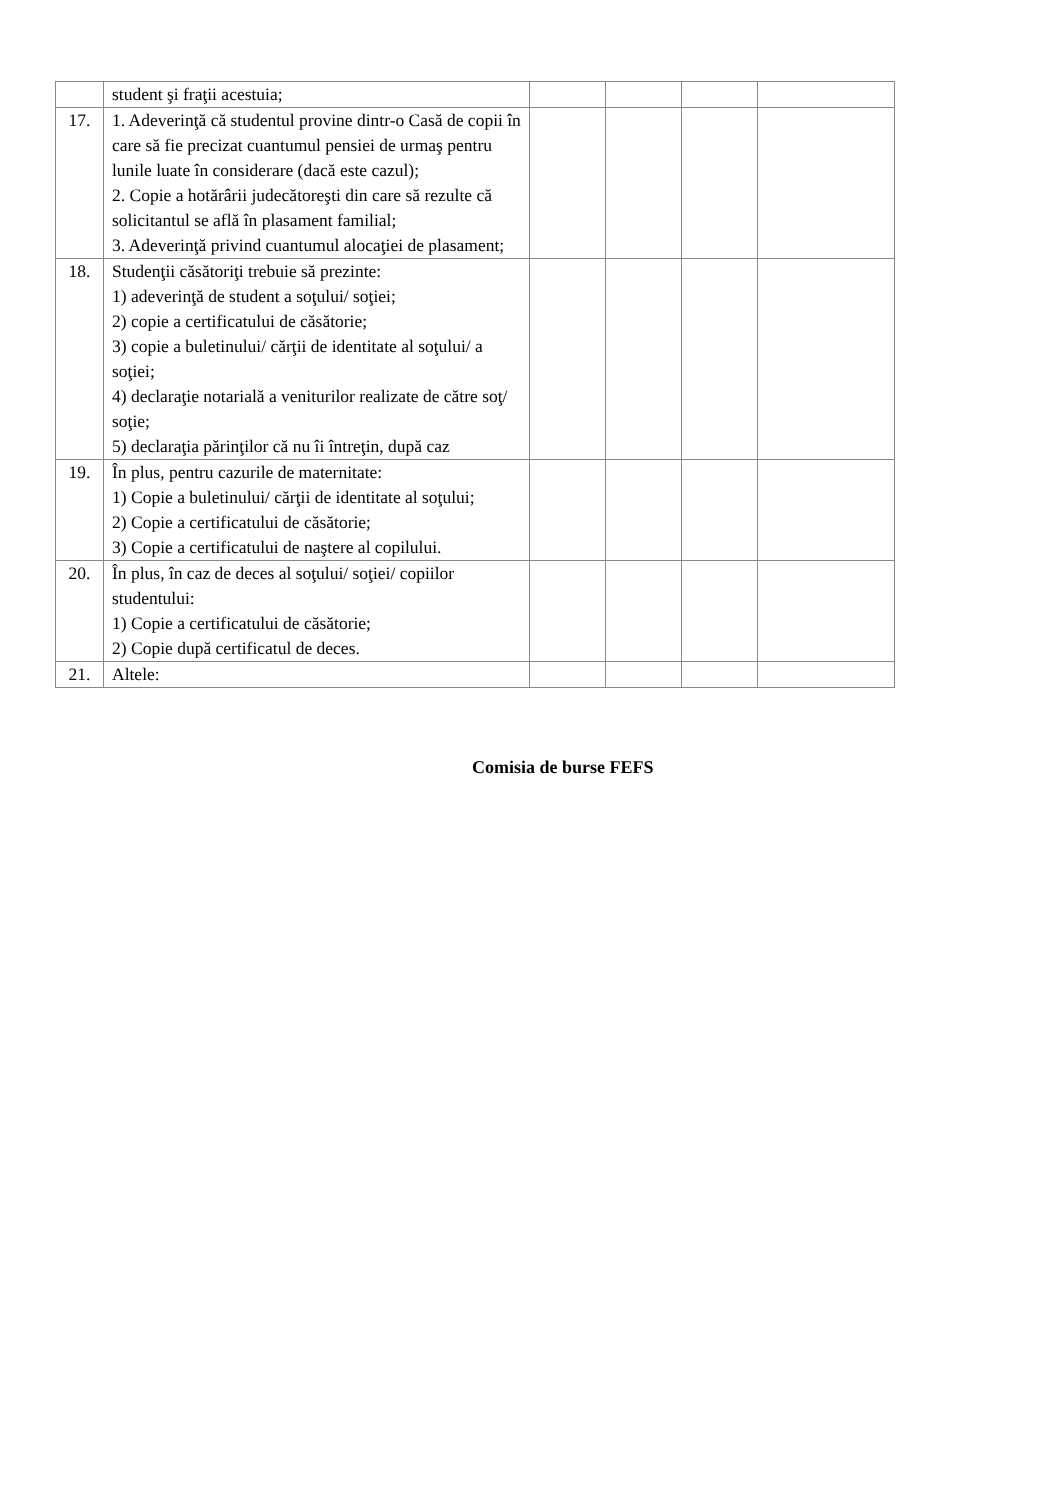| | student şi fraţii acestuia; | | | | |
| 17. | 1. Adeverinţă că studentul provine dintr-o Casă de copii în care să fie precizat cuantumul pensiei de urmaş pentru lunile luate în considerare (dacă este cazul); 2. Copie a hotărârii judecătoreşti din care să rezulte că solicitantul se află în plasament familial; 3. Adeverinţă privind cuantumul alocaţiei de plasament; | | | | |
| 18. | Studenţii căsătoriţi trebuie să prezinte: 1) adeverinţă de student a soţului/ soţiei; 2) copie a certificatului de căsătorie; 3) copie a buletinului/ cărţii de identitate al soţului/ a soţiei; 4) declaraţie notarială a veniturilor realizate de către soţ/ soţie; 5) declaraţia părinţilor că nu îi întreţin, după caz | | | | |
| 19. | În plus, pentru cazurile de maternitate: 1) Copie a buletinului/ cărţii de identitate al soţului; 2) Copie a certificatului de căsătorie; 3) Copie a certificatului de naştere al copilului. | | | | |
| 20. | În plus, în caz de deces al soţului/ soţiei/ copiilor studentului: 1) Copie a certificatului de căsătorie; 2) Copie după certificatul de deces. | | | | |
| 21. | Altele: | | | | |
Comisia de burse FEFS